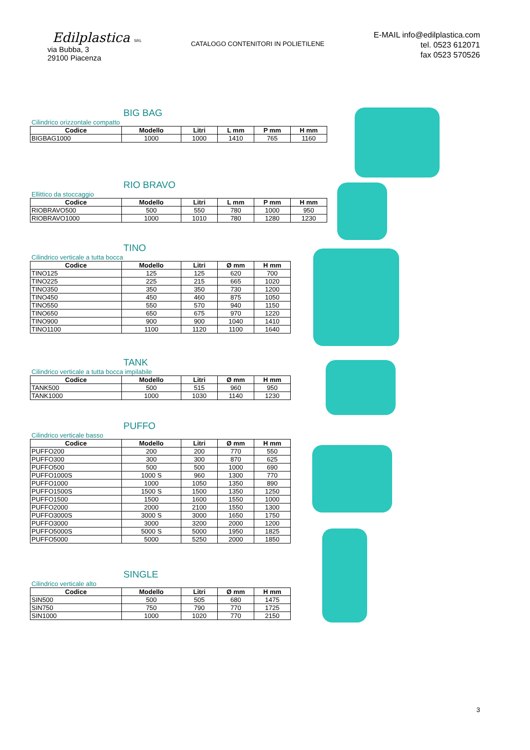Edilplastica SRL
via Bubba, 3
29100 Piacenza
CATALOGO CONTENITORI IN POLIETILENE
E-MAIL info@edilplastica.com
tel. 0523 612071
fax 0523 570526
BIG BAG
Cilindrico orizzontale compatto
| Codice | Modello | Litri | L mm | P mm | H mm |
| --- | --- | --- | --- | --- | --- |
| BIGBAG1000 | 1000 | 1000 | 1410 | 765 | 1160 |
RIO BRAVO
Ellittico da stoccaggio
| Codice | Modello | Litri | L mm | P mm | H mm |
| --- | --- | --- | --- | --- | --- |
| RIOBRAVO500 | 500 | 550 | 780 | 1000 | 950 |
| RIOBRAVO1000 | 1000 | 1010 | 780 | 1280 | 1230 |
TINO
Cilindrico verticale a tutta bocca
| Codice | Modello | Litri | Ø mm | H mm |
| --- | --- | --- | --- | --- |
| TINO125 | 125 | 125 | 620 | 700 |
| TINO225 | 225 | 215 | 665 | 1020 |
| TINO350 | 350 | 350 | 730 | 1200 |
| TINO450 | 450 | 460 | 875 | 1050 |
| TINO550 | 550 | 570 | 940 | 1150 |
| TINO650 | 650 | 675 | 970 | 1220 |
| TINO900 | 900 | 900 | 1040 | 1410 |
| TINO1100 | 1100 | 1120 | 1100 | 1640 |
TANK
Cilindrico verticale a tutta bocca impilabile
| Codice | Modello | Litri | Ø mm | H mm |
| --- | --- | --- | --- | --- |
| TANK500 | 500 | 515 | 960 | 950 |
| TANK1000 | 1000 | 1030 | 1140 | 1230 |
PUFFO
Cilindrico verticale basso
| Codice | Modello | Litri | Ø mm | H mm |
| --- | --- | --- | --- | --- |
| PUFFO200 | 200 | 200 | 770 | 550 |
| PUFFO300 | 300 | 300 | 870 | 625 |
| PUFFO500 | 500 | 500 | 1000 | 690 |
| PUFFO1000S | 1000 S | 960 | 1300 | 770 |
| PUFFO1000 | 1000 | 1050 | 1350 | 890 |
| PUFFO1500S | 1500 S | 1500 | 1350 | 1250 |
| PUFFO1500 | 1500 | 1600 | 1550 | 1000 |
| PUFFO2000 | 2000 | 2100 | 1550 | 1300 |
| PUFFO3000S | 3000 S | 3000 | 1650 | 1750 |
| PUFFO3000 | 3000 | 3200 | 2000 | 1200 |
| PUFFO5000S | 5000 S | 5000 | 1950 | 1825 |
| PUFFO5000 | 5000 | 5250 | 2000 | 1850 |
SINGLE
Cilindrico verticale alto
| Codice | Modello | Litri | Ø mm | H mm |
| --- | --- | --- | --- | --- |
| SIN500 | 500 | 505 | 680 | 1475 |
| SIN750 | 750 | 790 | 770 | 1725 |
| SIN1000 | 1000 | 1020 | 770 | 2150 |
3